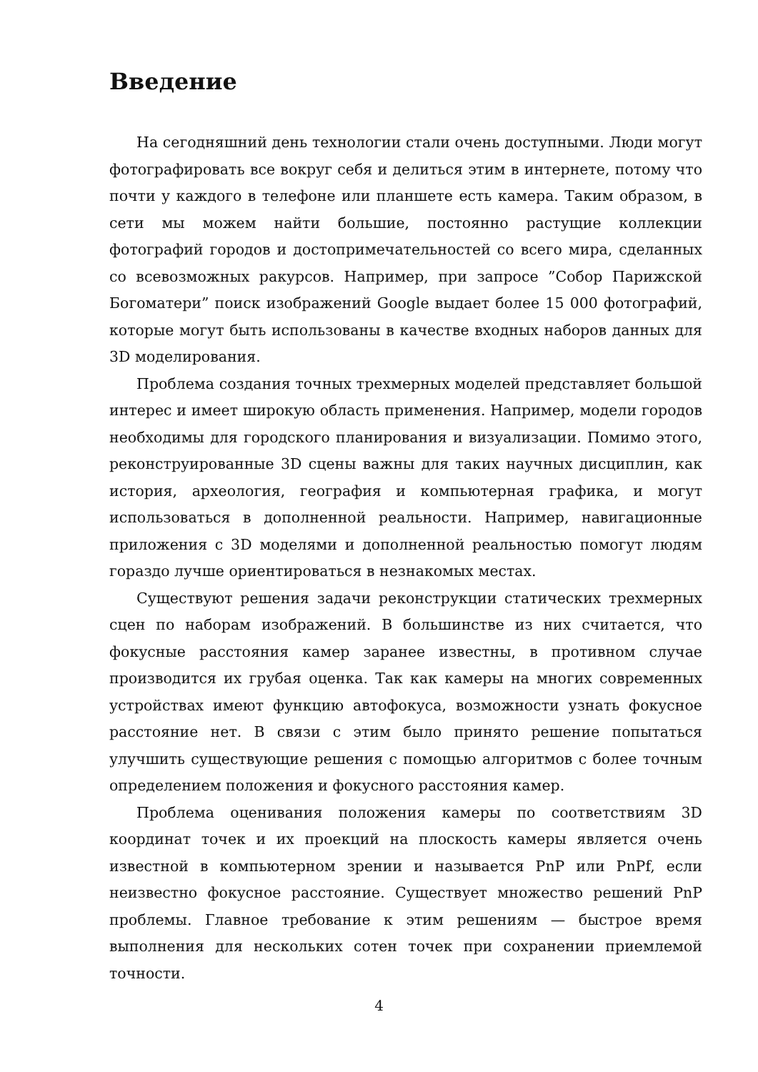Введение
На сегодняшний день технологии стали очень доступными. Люди могут фотографировать все вокруг себя и делиться этим в интернете, потому что почти у каждого в телефоне или планшете есть камера. Таким образом, в сети мы можем найти большие, постоянно растущие коллекции фотографий городов и достопримечательностей со всего мира, сделанных со всевозможных ракурсов. Например, при запросе ”Собор Парижской Богоматери” поиск изображений Google выдает более 15 000 фотографий, которые могут быть использованы в качестве входных наборов данных для 3D моделирования.
Проблема создания точных трехмерных моделей представляет большой интерес и имеет широкую область применения. Например, модели городов необходимы для городского планирования и визуализации. Помимо этого, реконструированные 3D сцены важны для таких научных дисциплин, как история, археология, география и компьютерная графика, и могут использоваться в дополненной реальности. Например, навигационные приложения с 3D моделями и дополненной реальностью помогут людям гораздо лучше ориентироваться в незнакомых местах.
Существуют решения задачи реконструкции статических трехмерных сцен по наборам изображений. В большинстве из них считается, что фокусные расстояния камер заранее известны, в противном случае производится их грубая оценка. Так как камеры на многих современных устройствах имеют функцию автофокуса, возможности узнать фокусное расстояние нет. В связи с этим было принято решение попытаться улучшить существующие решения с помощью алгоритмов с более точным определением положения и фокусного расстояния камер.
Проблема оценивания положения камеры по соответствиям 3D координат точек и их проекций на плоскость камеры является очень известной в компьютерном зрении и называется PnP или PnPf, если неизвестно фокусное расстояние. Существует множество решений PnP проблемы. Главное требование к этим решениям — быстрое время выполнения для нескольких сотен точек при сохранении приемлемой точности.
4